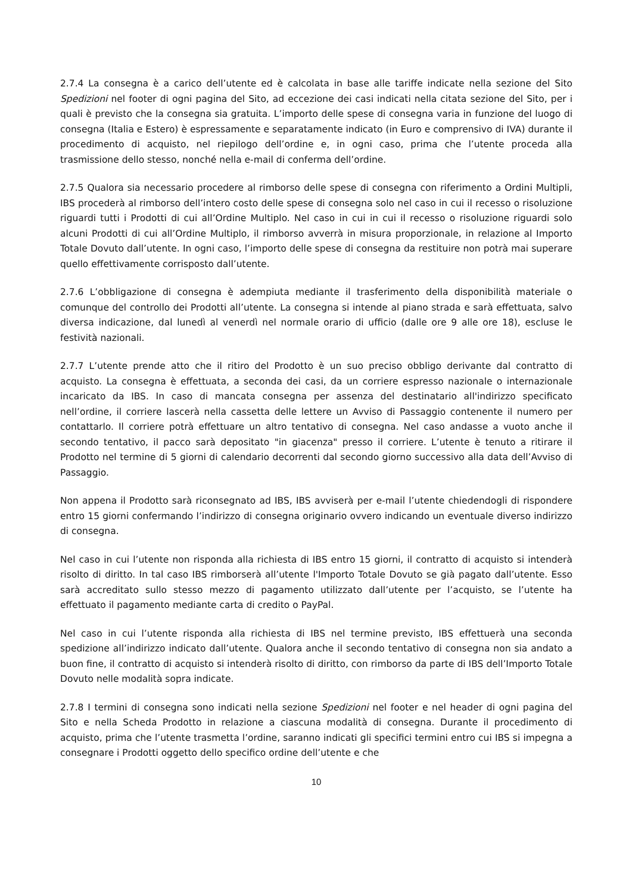2.7.4 La consegna è a carico dell’utente ed è calcolata in base alle tariffe indicate nella sezione del Sito Spedizioni nel footer di ogni pagina del Sito, ad eccezione dei casi indicati nella citata sezione del Sito, per i quali è previsto che la consegna sia gratuita. L’importo delle spese di consegna varia in funzione del luogo di consegna (Italia e Estero) è espressamente e separatamente indicato (in Euro e comprensivo di IVA) durante il procedimento di acquisto, nel riepilogo dell’ordine e, in ogni caso, prima che l’utente proceda alla trasmissione dello stesso, nonché nella e-mail di conferma dell’ordine.
2.7.5 Qualora sia necessario procedere al rimborso delle spese di consegna con riferimento a Ordini Multipli, IBS procederà al rimborso dell’intero costo delle spese di consegna solo nel caso in cui il recesso o risoluzione riguardi tutti i Prodotti di cui all’Ordine Multiplo. Nel caso in cui in cui il recesso o risoluzione riguardi solo alcuni Prodotti di cui all’Ordine Multiplo, il rimborso avverrà in misura proporzionale, in relazione al Importo Totale Dovuto dall’utente. In ogni caso, l’importo delle spese di consegna da restituire non potrà mai superare quello effettivamente corrisposto dall’utente.
2.7.6 L’obbligazione di consegna è adempiuta mediante il trasferimento della disponibilità materiale o comunque del controllo dei Prodotti all’utente. La consegna si intende al piano strada e sarà effettuata, salvo diversa indicazione, dal lunedì al venerdì nel normale orario di ufficio (dalle ore 9 alle ore 18), escluse le festività nazionali.
2.7.7 L’utente prende atto che il ritiro del Prodotto è un suo preciso obbligo derivante dal contratto di acquisto. La consegna è effettuata, a seconda dei casi, da un corriere espresso nazionale o internazionale incaricato da IBS. In caso di mancata consegna per assenza del destinatario all'indirizzo specificato nell’ordine, il corriere lascerà nella cassetta delle lettere un Avviso di Passaggio contenente il numero per contattarlo. Il corriere potrà effettuare un altro tentativo di consegna. Nel caso andasse a vuoto anche il secondo tentativo, il pacco sarà depositato "in giacenza" presso il corriere. L’utente è tenuto a ritirare il Prodotto nel termine di 5 giorni di calendario decorrenti dal secondo giorno successivo alla data dell’Avviso di Passaggio.
Non appena il Prodotto sarà riconsegnato ad IBS, IBS avviserà per e-mail l’utente chiedendogli di rispondere entro 15 giorni confermando l’indirizzo di consegna originario ovvero indicando un eventuale diverso indirizzo di consegna.
Nel caso in cui l’utente non risponda alla richiesta di IBS entro 15 giorni, il contratto di acquisto si intenderà risolto di diritto. In tal caso IBS rimborserà all’utente l'Importo Totale Dovuto se già pagato dall’utente. Esso sarà accreditato sullo stesso mezzo di pagamento utilizzato dall’utente per l’acquisto, se l’utente ha effettuato il pagamento mediante carta di credito o PayPal.
Nel caso in cui l’utente risponda alla richiesta di IBS nel termine previsto, IBS effettuerà una seconda spedizione all’indirizzo indicato dall’utente. Qualora anche il secondo tentativo di consegna non sia andato a buon fine, il contratto di acquisto si intenderà risolto di diritto, con rimborso da parte di IBS dell’Importo Totale Dovuto nelle modalità sopra indicate.
2.7.8 I termini di consegna sono indicati nella sezione Spedizioni nel footer e nel header di ogni pagina del Sito e nella Scheda Prodotto in relazione a ciascuna modalità di consegna. Durante il procedimento di acquisto, prima che l’utente trasmetta l’ordine, saranno indicati gli specifici termini entro cui IBS si impegna a consegnare i Prodotti oggetto dello specifico ordine dell’utente e che
10